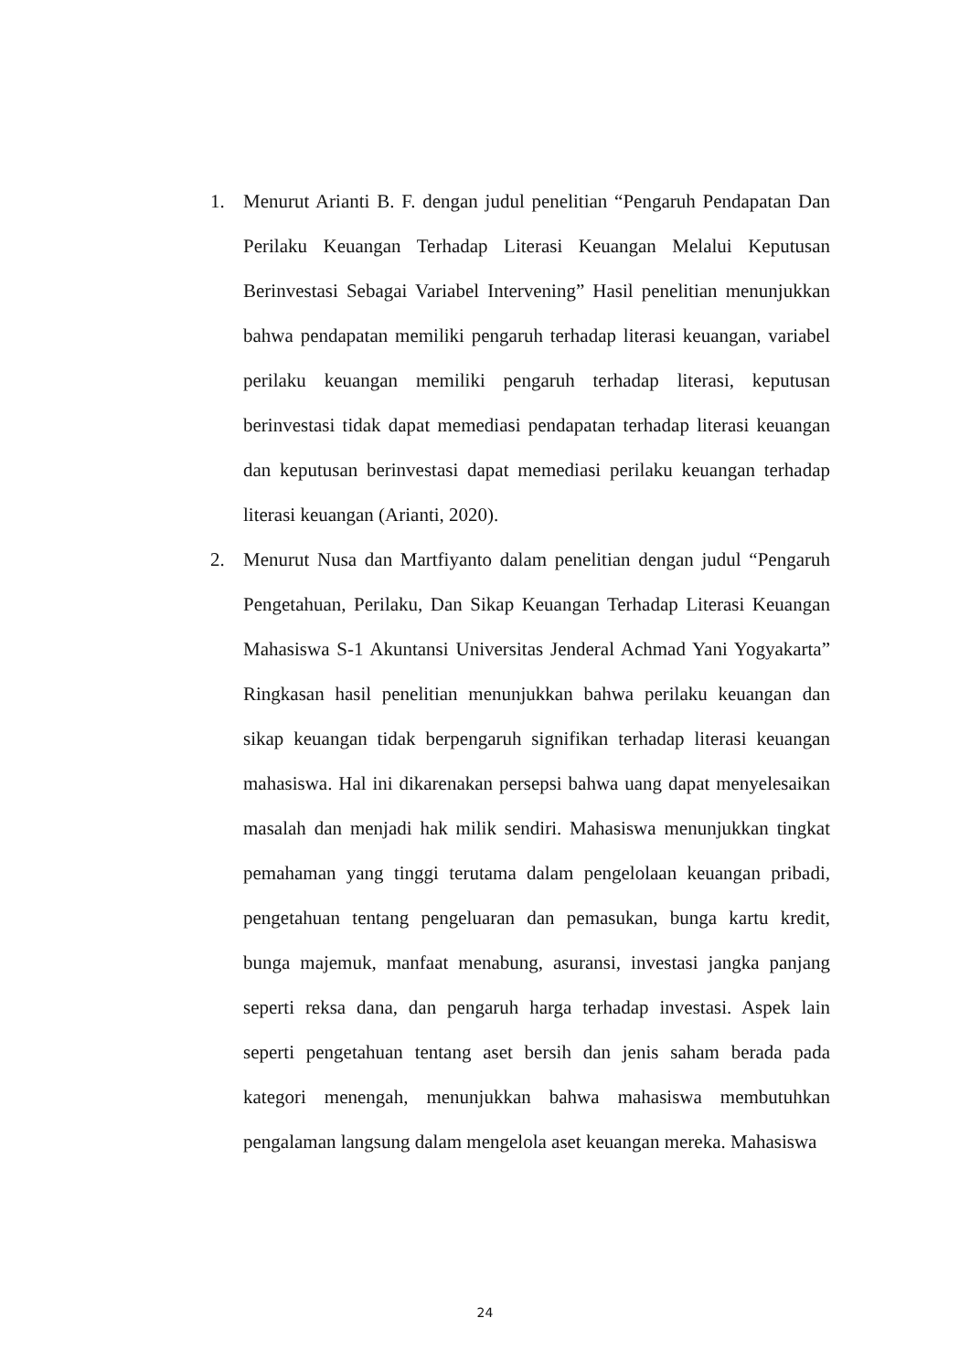1. Menurut Arianti B. F. dengan judul penelitian “Pengaruh Pendapatan Dan Perilaku Keuangan Terhadap Literasi Keuangan Melalui Keputusan Berinvestasi Sebagai Variabel Intervening” Hasil penelitian menunjukkan bahwa pendapatan memiliki pengaruh terhadap literasi keuangan, variabel perilaku keuangan memiliki pengaruh terhadap literasi, keputusan berinvestasi tidak dapat memediasi pendapatan terhadap literasi keuangan dan keputusan berinvestasi dapat memediasi perilaku keuangan terhadap literasi keuangan (Arianti, 2020).
2. Menurut Nusa dan Martfiyanto dalam penelitian dengan judul “Pengaruh Pengetahuan, Perilaku, Dan Sikap Keuangan Terhadap Literasi Keuangan Mahasiswa S-1 Akuntansi Universitas Jenderal Achmad Yani Yogyakarta” Ringkasan hasil penelitian menunjukkan bahwa perilaku keuangan dan sikap keuangan tidak berpengaruh signifikan terhadap literasi keuangan mahasiswa. Hal ini dikarenakan persepsi bahwa uang dapat menyelesaikan masalah dan menjadi hak milik sendiri. Mahasiswa menunjukkan tingkat pemahaman yang tinggi terutama dalam pengelolaan keuangan pribadi, pengetahuan tentang pengeluaran dan pemasukan, bunga kartu kredit, bunga majemuk, manfaat menabung, asuransi, investasi jangka panjang seperti reksa dana, dan pengaruh harga terhadap investasi. Aspek lain seperti pengetahuan tentang aset bersih dan jenis saham berada pada kategori menengah, menunjukkan bahwa mahasiswa membutuhkan pengalaman langsung dalam mengelola aset keuangan mereka. Mahasiswa
24